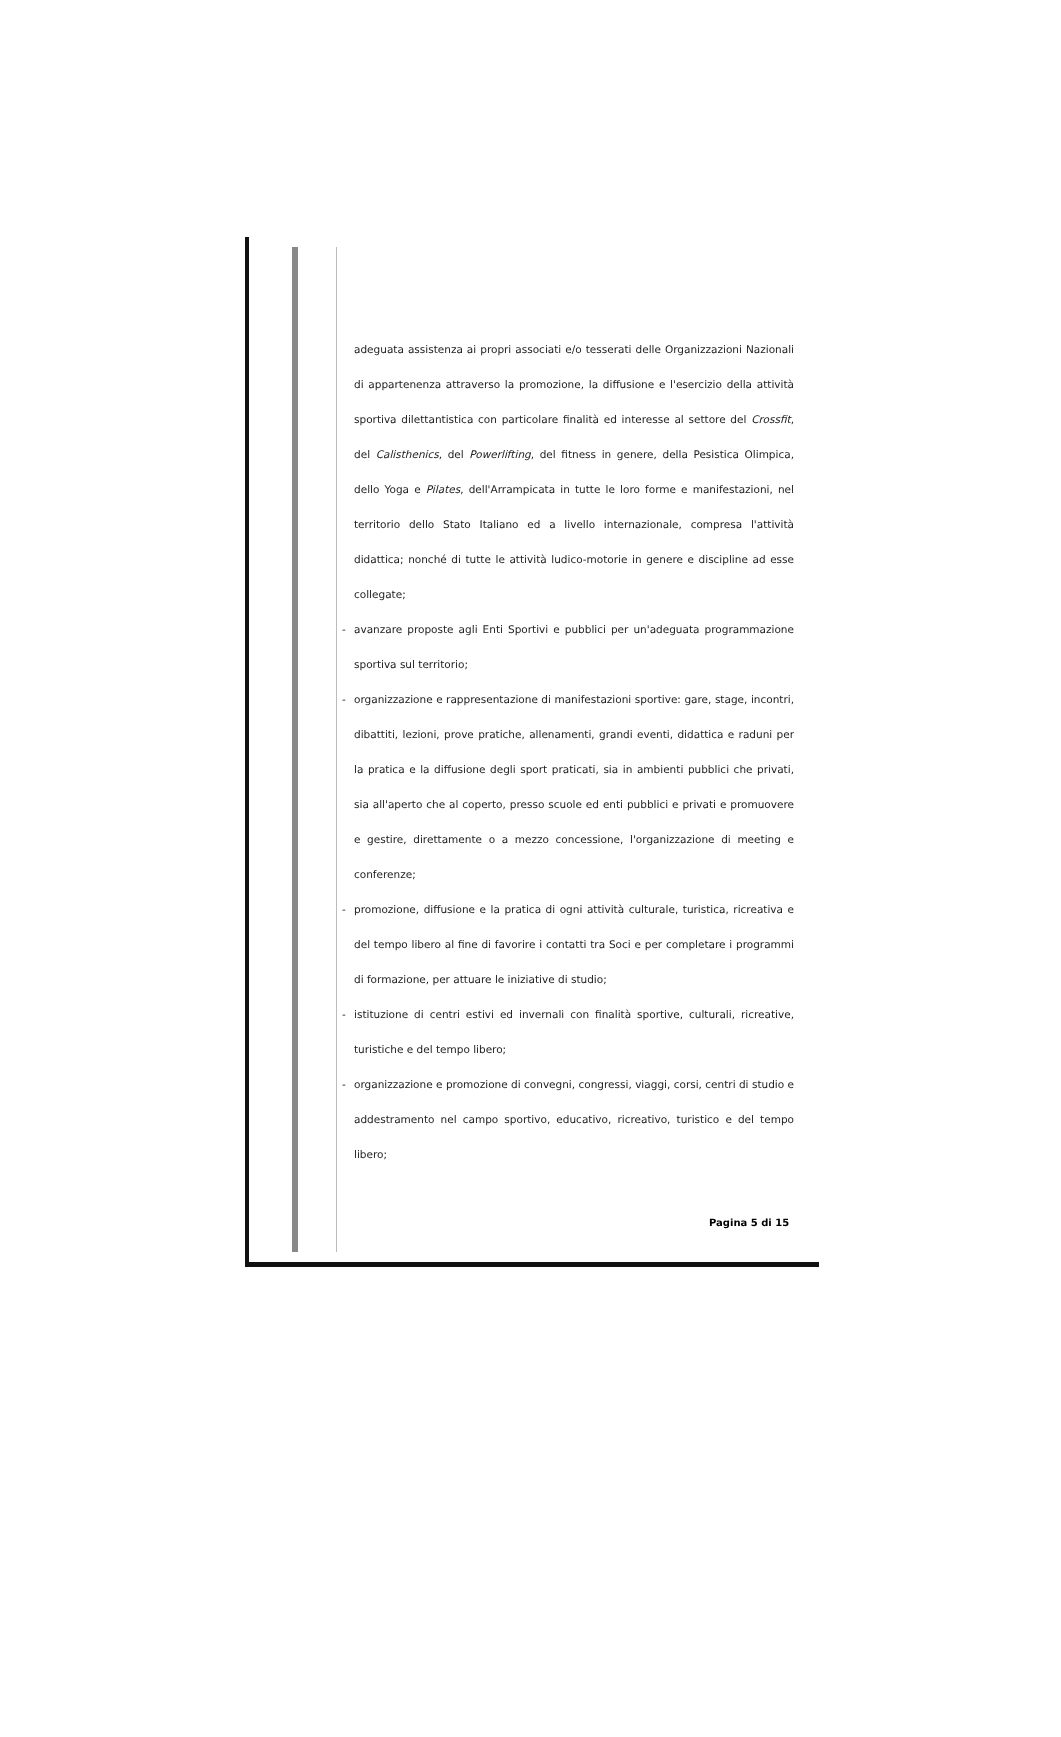adeguata assistenza ai propri associati e/o tesserati delle Organizzazioni Nazionali di appartenenza attraverso la promozione, la diffusione e l'esercizio della attività sportiva dilettantistica con particolare finalità ed interesse al settore del Crossfit, del Calisthenics, del Powerlifting, del fitness in genere, della Pesistica Olimpica, dello Yoga e Pilates, dell'Arrampicata in tutte le loro forme e manifestazioni, nel territorio dello Stato Italiano ed a livello internazionale, compresa l'attività didattica; nonché di tutte le attività ludico-motorie in genere e discipline ad esse collegate;
- avanzare proposte agli Enti Sportivi e pubblici per un'adeguata programmazione sportiva sul territorio;
- organizzazione e rappresentazione di manifestazioni sportive: gare, stage, incontri, dibattiti, lezioni, prove pratiche, allenamenti, grandi eventi, didattica e raduni per la pratica e la diffusione degli sport praticati, sia in ambienti pubblici che privati, sia all'aperto che al coperto, presso scuole ed enti pubblici e privati e promuovere e gestire, direttamente o a mezzo concessione, l'organizzazione di meeting e conferenze;
- promozione, diffusione e la pratica di ogni attività culturale, turistica, ricreativa e del tempo libero al fine di favorire i contatti tra Soci e per completare i programmi di formazione, per attuare le iniziative di studio;
- istituzione di centri estivi ed invernali con finalità sportive, culturali, ricreative, turistiche e del tempo libero;
- organizzazione e promozione di convegni, congressi, viaggi, corsi, centri di studio e addestramento nel campo sportivo, educativo, ricreativo, turistico e del tempo libero;
Pagina 5 di 15